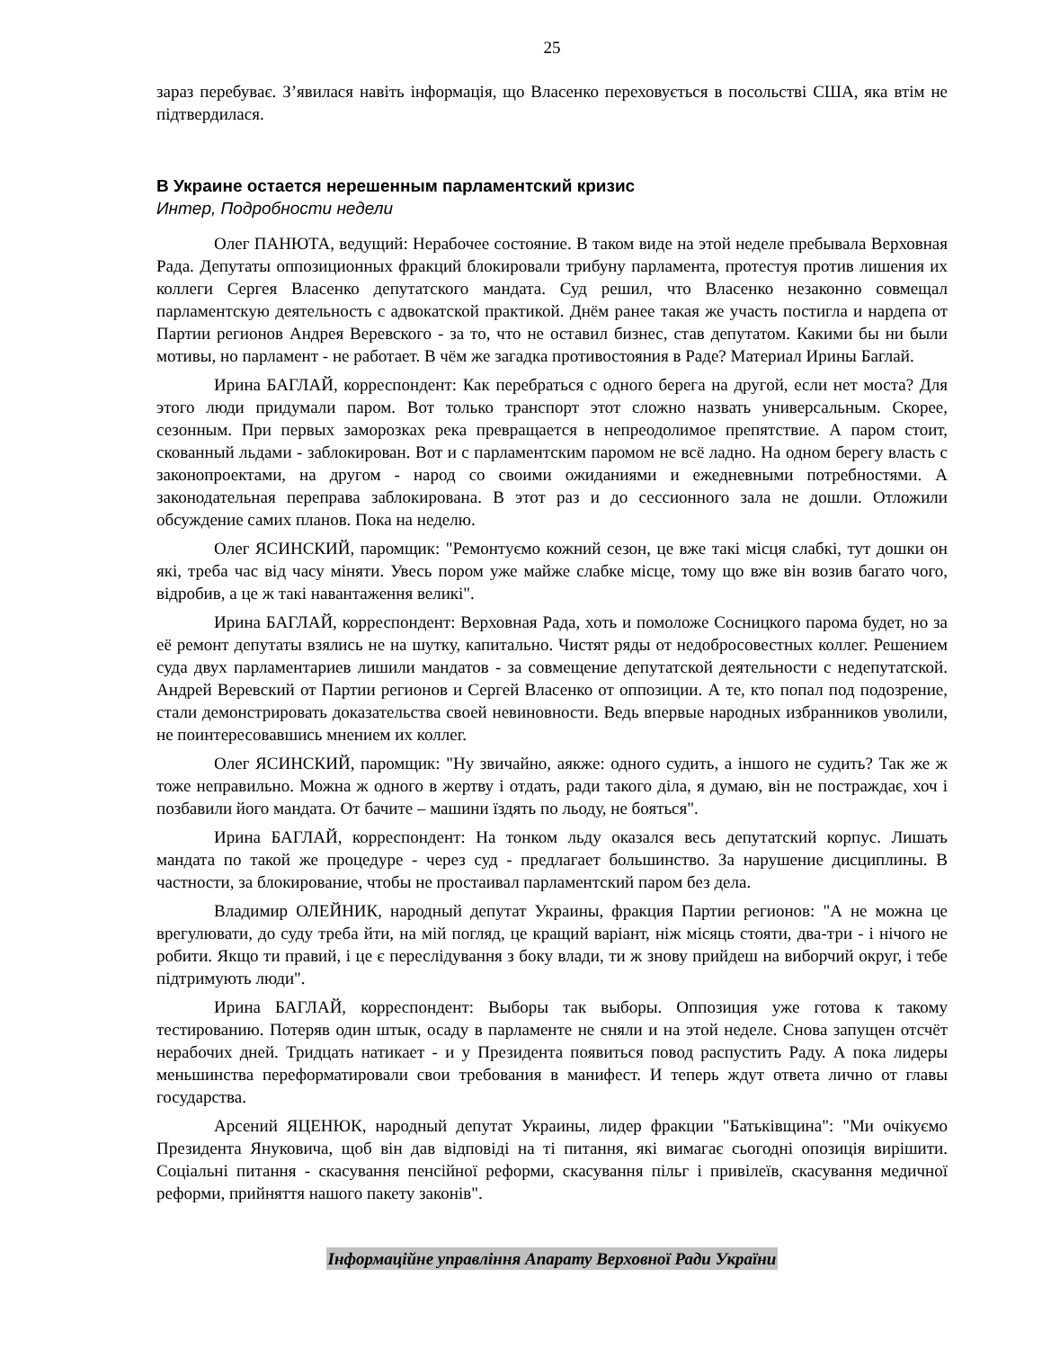25
зараз перебуває. З’явилася навіть інформація, що Власенко переховується в посольстві США, яка втім не підтвердилася.
В Украине остается нерешенным парламентский кризис
Интер, Подробности недели
Олег ПАНЮТА, ведущий: Нерабочее состояние. В таком виде на этой неделе пребывала Верховная Рада. Депутаты оппозиционных фракций блокировали трибуну парламента, протестуя против лишения их коллеги Сергея Власенко депутатского мандата. Суд решил, что Власенко незаконно совмещал парламентскую деятельность с адвокатской практикой. Днём ранее такая же участь постигла и нардепа от Партии регионов Андрея Веревского - за то, что не оставил бизнес, став депутатом. Какими бы ни были мотивы, но парламент - не работает. В чём же загадка противостояния в Раде? Материал Ирины Баглай.
Ирина БАГЛАЙ, корреспондент: Как перебраться с одного берега на другой, если нет моста? Для этого люди придумали паром. Вот только транспорт этот сложно назвать универсальным. Скорее, сезонным. При первых заморозках река превращается в непреодолимое препятствие. А паром стоит, скованный льдами - заблокирован. Вот и с парламентским паромом не всё ладно. На одном берегу власть с законопроектами, на другом - народ со своими ожиданиями и ежедневными потребностями. А законодательная переправа заблокирована. В этот раз и до сессионного зала не дошли. Отложили обсуждение самих планов. Пока на неделю.
Олег ЯСИНСКИЙ, паромщик: "Ремонтуємо кожний сезон, це вже такі місця слабкі, тут дошки он які, треба час від часу міняти. Увесь пором уже майже слабке місце, тому що вже він возив багато чого, відробив, а це ж такі навантаження великі".
Ирина БАГЛАЙ, корреспондент: Верховная Рада, хоть и помоложе Сосницкого парома будет, но за её ремонт депутаты взялись не на шутку, капитально. Чистят ряды от недобросовестных коллег. Решением суда двух парламентариев лишили мандатов - за совмещение депутатской деятельности с недепутатской. Андрей Веревский от Партии регионов и Сергей Власенко от оппозиции. А те, кто попал под подозрение, стали демонстрировать доказательства своей невиновности. Ведь впервые народных избранников уволили, не поинтересовавшись мнением их коллег.
Олег ЯСИНСКИЙ, паромщик: "Ну звичайно, аякже: одного судить, а іншого не судить? Так же ж тоже неправильно. Можна ж одного в жертву і отдать, ради такого діла, я думаю, він не постраждає, хоч і позбавили його мандата. От бачите – машини їздять по льоду, не бояться".
Ирина БАГЛАЙ, корреспондент: На тонком льду оказался весь депутатский корпус. Лишать мандата по такой же процедуре - через суд - предлагает большинство. За нарушение дисциплины. В частности, за блокирование, чтобы не простаивал парламентский паром без дела.
Владимир ОЛЕЙНИК, народный депутат Украины, фракция Партии регионов: "А не можна це врегулювати, до суду треба йти, на мій погляд, це кращий варіант, ніж місяць стояти, два-три - і нічого не робити. Якщо ти правий, і це є переслідування з боку влади, ти ж знову прийдеш на виборчий округ, і тебе підтримують люди".
Ирина БАГЛАЙ, корреспондент: Выборы так выборы. Оппозиция уже готова к такому тестированию. Потеряв один штык, осаду в парламенте не сняли и на этой неделе. Снова запущен отсчёт нерабочих дней. Тридцать натикает - и у Президента появиться повод распустить Раду. А пока лидеры меньшинства переформатировали свои требования в манифест. И теперь ждут ответа лично от главы государства.
Арсений ЯЦЕНЮК, народный депутат Украины, лидер фракции "Батьківщина": "Ми очікуємо Президента Януковича, щоб він дав відповіді на ті питання, які вимагає сьогодні опозиція вирішити. Соціальні питання - скасування пенсійної реформи, скасування пільг і привілеїв, скасування медичної реформи, прийняття нашого пакету законів".
Інформаційне управління Апарату Верховної Ради України